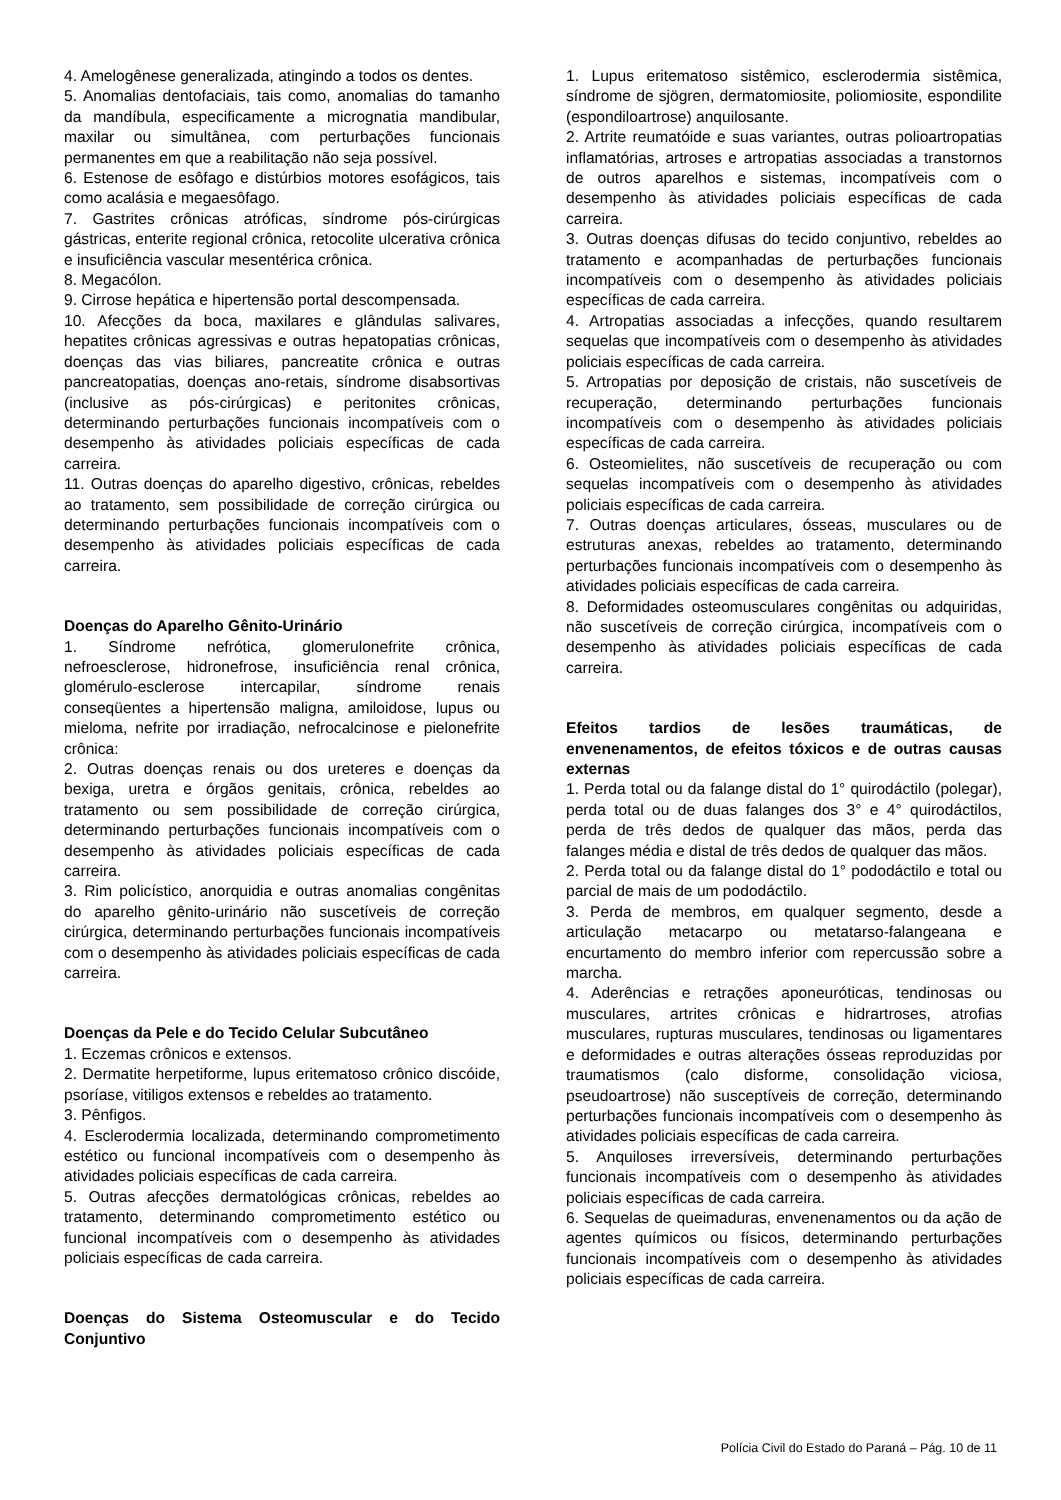4. Amelogênese generalizada, atingindo a todos os dentes.
5. Anomalias dentofaciais, tais como, anomalias do tamanho da mandíbula, especificamente a micrognatia mandibular, maxilar ou simultânea, com perturbações funcionais permanentes em que a reabilitação não seja possível.
6. Estenose de esôfago e distúrbios motores esofágicos, tais como acalásia e megaesôfago.
7. Gastrites crônicas atróficas, síndrome pós-cirúrgicas gástricas, enterite regional crônica, retocolite ulcerativa crônica e insuficiência vascular mesentérica crônica.
8. Megacólon.
9. Cirrose hepática e hipertensão portal descompensada.
10. Afecções da boca, maxilares e glândulas salivares, hepatites crônicas agressivas e outras hepatopatias crônicas, doenças das vias biliares, pancreatite crônica e outras pancreatopatias, doenças ano-retais, síndrome disabsortivas (inclusive as pós-cirúrgicas) e peritonites crônicas, determinando perturbações funcionais incompatíveis com o desempenho às atividades policiais específicas de cada carreira.
11. Outras doenças do aparelho digestivo, crônicas, rebeldes ao tratamento, sem possibilidade de correção cirúrgica ou determinando perturbações funcionais incompatíveis com o desempenho às atividades policiais específicas de cada carreira.
Doenças do Aparelho Gênito-Urinário
1. Síndrome nefrótica, glomerulonefrite crônica, nefroesclerose, hidronefrose, insuficiência renal crônica, glomérulo-esclerose intercapilar, síndrome renais conseqüentes a hipertensão maligna, amiloidose, lupus ou mieloma, nefrite por irradiação, nefrocalcinose e pielonefrite crônica:
2. Outras doenças renais ou dos ureteres e doenças da bexiga, uretra e órgãos genitais, crônica, rebeldes ao tratamento ou sem possibilidade de correção cirúrgica, determinando perturbações funcionais incompatíveis com o desempenho às atividades policiais específicas de cada carreira.
3. Rim policístico, anorquidia e outras anomalias congênitas do aparelho gênito-urinário não suscetíveis de correção cirúrgica, determinando perturbações funcionais incompatíveis com o desempenho às atividades policiais específicas de cada carreira.
Doenças da Pele e do Tecido Celular Subcutâneo
1. Eczemas crônicos e extensos.
2. Dermatite herpetiforme, lupus eritematoso crônico discóide, psoríase, vitiligos extensos e rebeldes ao tratamento.
3. Pênfigos.
4. Esclerodermia localizada, determinando comprometimento estético ou funcional incompatíveis com o desempenho às atividades policiais específicas de cada carreira.
5. Outras afecções dermatológicas crônicas, rebeldes ao tratamento, determinando comprometimento estético ou funcional incompatíveis com o desempenho às atividades policiais específicas de cada carreira.
Doenças do Sistema Osteomuscular e do Tecido Conjuntivo
1. Lupus eritematoso sistêmico, esclerodermia sistêmica, síndrome de sjögren, dermatomiosite, poliomiosite, espondilite (espondiloartrose) anquilosante.
2. Artrite reumatóide e suas variantes, outras polioartropatias inflamatórias, artroses e artropatias associadas a transtornos de outros aparelhos e sistemas, incompatíveis com o desempenho às atividades policiais específicas de cada carreira.
3. Outras doenças difusas do tecido conjuntivo, rebeldes ao tratamento e acompanhadas de perturbações funcionais incompatíveis com o desempenho às atividades policiais específicas de cada carreira.
4. Artropatias associadas a infecções, quando resultarem sequelas que incompatíveis com o desempenho às atividades policiais específicas de cada carreira.
5. Artropatias por deposição de cristais, não suscetíveis de recuperação, determinando perturbações funcionais incompatíveis com o desempenho às atividades policiais específicas de cada carreira.
6. Osteomielites, não suscetíveis de recuperação ou com sequelas incompatíveis com o desempenho às atividades policiais específicas de cada carreira.
7. Outras doenças articulares, ósseas, musculares ou de estruturas anexas, rebeldes ao tratamento, determinando perturbações funcionais incompatíveis com o desempenho às atividades policiais específicas de cada carreira.
8. Deformidades osteomusculares congênitas ou adquiridas, não suscetíveis de correção cirúrgica, incompatíveis com o desempenho às atividades policiais específicas de cada carreira.
Efeitos tardios de lesões traumáticas, de envenenamentos, de efeitos tóxicos e de outras causas externas
1. Perda total ou da falange distal do 1° quirodáctilo (polegar), perda total ou de duas falanges dos 3° e 4° quirodáctilos, perda de três dedos de qualquer das mãos, perda das falanges média e distal de três dedos de qualquer das mãos.
2. Perda total ou da falange distal do 1° pododáctilo e total ou parcial de mais de um pododáctilo.
3. Perda de membros, em qualquer segmento, desde a articulação metacarpo ou metatarso-falangeana e encurtamento do membro inferior com repercussão sobre a marcha.
4. Aderências e retrações aponeuróticas, tendinosas ou musculares, artrites crônicas e hidrartroses, atrofias musculares, rupturas musculares, tendinosas ou ligamentares e deformidades e outras alterações ósseas reproduzidas por traumatismos (calo disforme, consolidação viciosa, pseudoartrose) não susceptíveis de correção, determinando perturbações funcionais incompatíveis com o desempenho às atividades policiais específicas de cada carreira.
5. Anquiloses irreversíveis, determinando perturbações funcionais incompatíveis com o desempenho às atividades policiais específicas de cada carreira.
6. Sequelas de queimaduras, envenenamentos ou da ação de agentes químicos ou físicos, determinando perturbações funcionais incompatíveis com o desempenho às atividades policiais específicas de cada carreira.
Polícia Civil do Estado do Paraná – Pág. 10 de 11